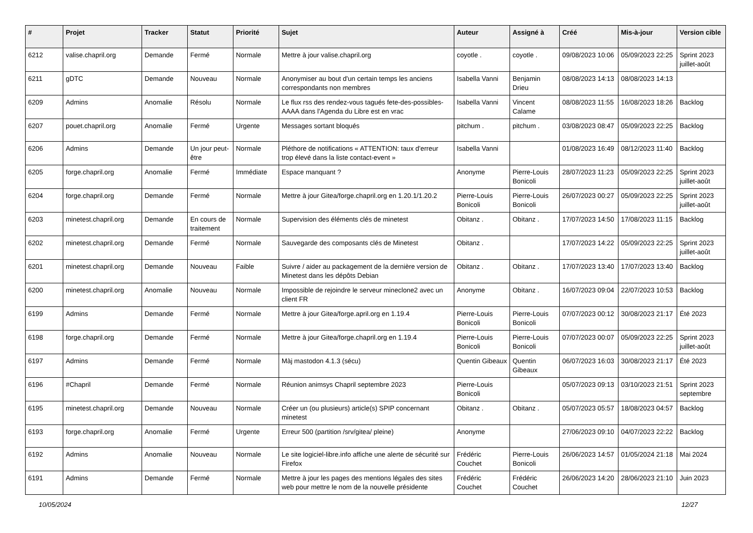| # | Projet | Tracker | Statut | Priorité | Sujet | Auteur | Assigné à | Créé | Mis-à-jour | Version cible |
| --- | --- | --- | --- | --- | --- | --- | --- | --- | --- | --- |
| 6212 | valise.chapril.org | Demande | Fermé | Normale | Mettre à jour valise.chapril.org | coyotle . | coyotle . | 09/08/2023 10:06 | 05/09/2023 22:25 | Sprint 2023 juillet-août |
| 6211 | gDTC | Demande | Nouveau | Normale | Anonymiser au bout d'un certain temps les anciens correspondants non membres | Isabella Vanni | Benjamin Drieu | 08/08/2023 14:13 | 08/08/2023 14:13 | |
| 6209 | Admins | Anomalie | Résolu | Normale | Le flux rss des rendez-vous tagués fete-des-possibles-AAAA dans l'Agenda du Libre est en vrac | Isabella Vanni | Vincent Calame | 08/08/2023 11:55 | 16/08/2023 18:26 | Backlog |
| 6207 | pouet.chapril.org | Anomalie | Fermé | Urgente | Messages sortant bloqués | pitchum . | pitchum . | 03/08/2023 08:47 | 05/09/2023 22:25 | Backlog |
| 6206 | Admins | Demande | Un jour peut-être | Normale | Pléthore de notifications « ATTENTION: taux d'erreur trop élevé dans la liste contact-event » | Isabella Vanni | | 01/08/2023 16:49 | 08/12/2023 11:40 | Backlog |
| 6205 | forge.chapril.org | Anomalie | Fermé | Immédiate | Espace manquant ? | Anonyme | Pierre-Louis Bonicoli | 28/07/2023 11:23 | 05/09/2023 22:25 | Sprint 2023 juillet-août |
| 6204 | forge.chapril.org | Demande | Fermé | Normale | Mettre à jour Gitea/forge.chapril.org en 1.20.1/1.20.2 | Pierre-Louis Bonicoli | Pierre-Louis Bonicoli | 26/07/2023 00:27 | 05/09/2023 22:25 | Sprint 2023 juillet-août |
| 6203 | minetest.chapril.org | Demande | En cours de traitement | Normale | Supervision des éléments clés de minetest | Obitanz . | Obitanz . | 17/07/2023 14:50 | 17/08/2023 11:15 | Backlog |
| 6202 | minetest.chapril.org | Demande | Fermé | Normale | Sauvegarde des composants clés de Minetest | Obitanz . | | 17/07/2023 14:22 | 05/09/2023 22:25 | Sprint 2023 juillet-août |
| 6201 | minetest.chapril.org | Demande | Nouveau | Faible | Suivre / aider au packagement de la dernière version de Minetest dans les dépôts Debian | Obitanz . | Obitanz . | 17/07/2023 13:40 | 17/07/2023 13:40 | Backlog |
| 6200 | minetest.chapril.org | Anomalie | Nouveau | Normale | Impossible de rejoindre le serveur mineclone2 avec un client FR | Anonyme | Obitanz . | 16/07/2023 09:04 | 22/07/2023 10:53 | Backlog |
| 6199 | Admins | Demande | Fermé | Normale | Mettre à jour Gitea/forge.april.org en 1.19.4 | Pierre-Louis Bonicoli | Pierre-Louis Bonicoli | 07/07/2023 00:12 | 30/08/2023 21:17 | Été 2023 |
| 6198 | forge.chapril.org | Demande | Fermé | Normale | Mettre à jour Gitea/forge.chapril.org en 1.19.4 | Pierre-Louis Bonicoli | Pierre-Louis Bonicoli | 07/07/2023 00:07 | 05/09/2023 22:25 | Sprint 2023 juillet-août |
| 6197 | Admins | Demande | Fermé | Normale | Màj mastodon 4.1.3 (sécu) | Quentin Gibeaux | Quentin Gibeaux | 06/07/2023 16:03 | 30/08/2023 21:17 | Été 2023 |
| 6196 | #Chapril | Demande | Fermé | Normale | Réunion animsys Chapril septembre 2023 | Pierre-Louis Bonicoli | | 05/07/2023 09:13 | 03/10/2023 21:51 | Sprint 2023 septembre |
| 6195 | minetest.chapril.org | Demande | Nouveau | Normale | Créer un (ou plusieurs) article(s) SPIP concernant minetest | Obitanz . | Obitanz . | 05/07/2023 05:57 | 18/08/2023 04:57 | Backlog |
| 6193 | forge.chapril.org | Anomalie | Fermé | Urgente | Erreur 500 (partition /srv/gitea/ pleine) | Anonyme | | 27/06/2023 09:10 | 04/07/2023 22:22 | Backlog |
| 6192 | Admins | Anomalie | Nouveau | Normale | Le site logiciel-libre.info affiche une alerte de sécurité sur Firefox | Frédéric Couchet | Pierre-Louis Bonicoli | 26/06/2023 14:57 | 01/05/2024 21:18 | Mai 2024 |
| 6191 | Admins | Demande | Fermé | Normale | Mettre à jour les pages des mentions légales des sites web pour mettre le nom de la nouvelle présidente | Frédéric Couchet | Frédéric Couchet | 26/06/2023 14:20 | 28/06/2023 21:10 | Juin 2023 |
10/05/2024 12/27